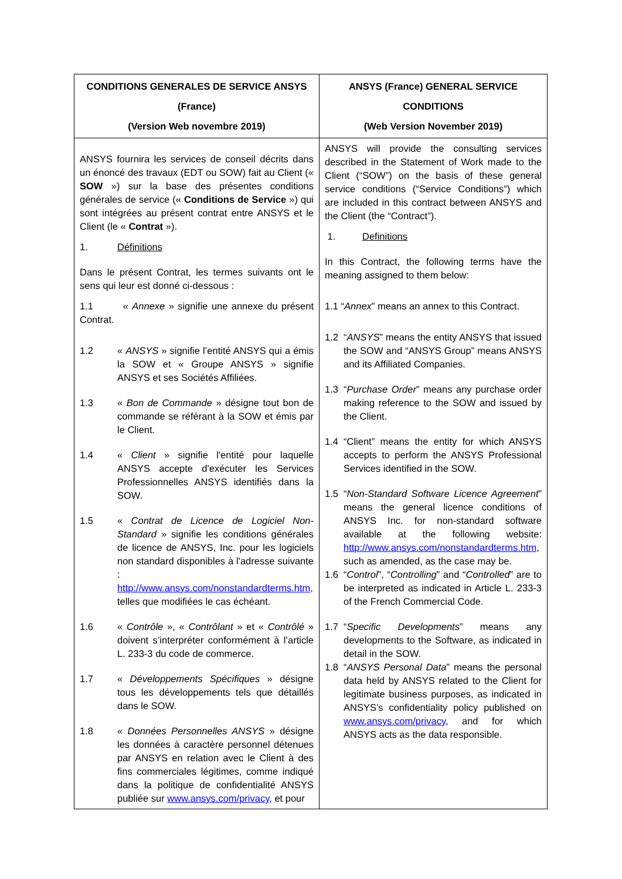| CONDITIONS GENERALES DE SERVICE ANSYS (France) (Version Web novembre 2019) | ANSYS (France) GENERAL SERVICE CONDITIONS (Web Version November 2019) |
| --- | --- |
| ANSYS fournira les services de conseil décrits dans un énoncé des travaux (EDT ou SOW) fait au Client (« SOW ») sur la base des présentes conditions générales de service (« Conditions de Service ») qui sont intégrées au présent contrat entre ANSYS et le Client (le « Contrat »). 1. Définitions Dans le présent Contrat, les termes suivants ont le sens qui leur est donné ci-dessous : 1.1 « Annexe » signifie une annexe du présent Contrat. 1.2 « ANSYS » signifie l’entité ANSYS qui a émis la SOW et « Groupe ANSYS » signifie ANSYS et ses Sociétés Affiliées. 1.3 « Bon de Commande » désigne tout bon de commande se référant à la SOW et émis par le Client. 1.4 « Client » signifie l'entité pour laquelle ANSYS accepte d'exécuter les Services Professionnelles ANSYS identifiés dans la SOW. 1.5 « Contrat de Licence de Logiciel Non-Standard » signifie les conditions générales de licence de ANSYS, Inc. pour les logiciels non standard disponibles à l'adresse suivante : http://www.ansys.com/nonstandardterms.htm, telles que modifiées le cas échéant. 1.6 « Contrôle », « Contrôlant » et « Contrôlé » doivent s’interpréter conformément à l’article L. 233-3 du code de commerce. 1.7 « Développements Spécifiques » désigne tous les développements tels que détaillés dans le SOW. 1.8 « Données Personnelles ANSYS » désigne les données à caractère personnel détenues par ANSYS en relation avec le Client à des fins commerciales légitimes, comme indiqué dans la politique de confidentialité ANSYS publiée sur www.ansys.com/privacy, et pour | ANSYS will provide the consulting services described in the Statement of Work made to the Client (“SOW”) on the basis of these general service conditions (“Service Conditions”) which are included in this contract between ANSYS and the Client (the “Contract”). 1. Definitions In this Contract, the following terms have the meaning assigned to them below: 1.1 “ Annex ” means an annex to this Contract. 1.2 “ ANSYS ” means the entity ANSYS that issued the SOW and “ANSYS Group” means ANSYS and its Affiliated Companies. 1.3 “ Purchase Order ” means any purchase order making reference to the SOW and issued by the Client. 1.4 “Client” means the entity for which ANSYS accepts to perform the ANSYS Professional Services identified in the SOW. 1.5 “ Non-Standard Software Licence Agreement ” means the general licence conditions of ANSYS Inc. for non-standard software available at the following website: http://www.ansys.com/nonstandardterms.htm , such as amended, as the case may be. 1.6 “ Control ”, “ Controlling ” and “ Controlled ” are to be interpreted as indicated in Article L. 233-3 of the French Commercial Code. 1.7 “ Specific Developments ” means any developments to the Software, as indicated in detail in the SOW. 1.8 “ ANSYS Personal Data ” means the personal data held by ANSYS related to the Client for legitimate business purposes, as indicated in ANSYS’s confidentiality policy published on www.ansys.com/privacy , and for which ANSYS acts as the data responsible. |